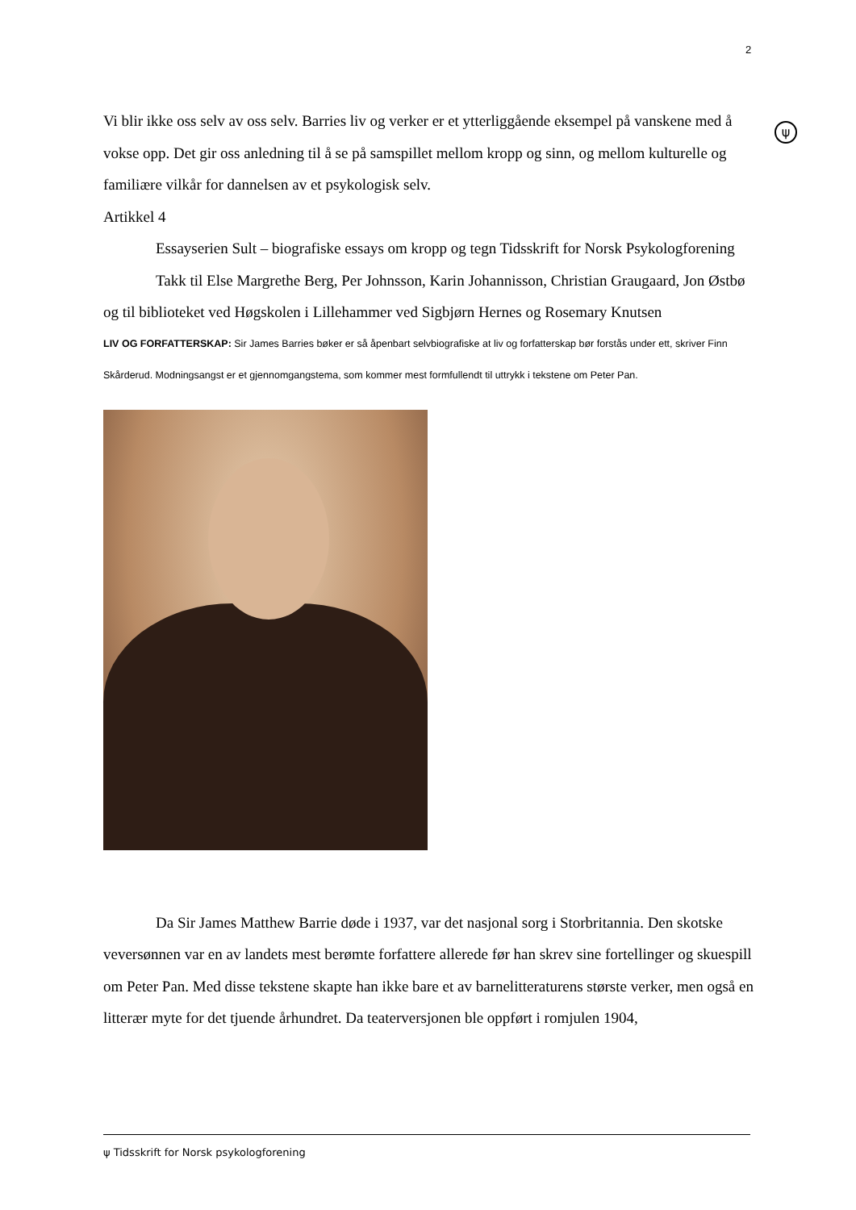2
ψ
Vi blir ikke oss selv av oss selv. Barries liv og verker er et ytterliggående eksempel på vanskene med å vokse opp. Det gir oss anledning til å se på samspillet mellom kropp og sinn, og mellom kulturelle og familiære vilkår for dannelsen av et psykologisk selv.
Artikkel 4
Essayserien Sult – biografiske essays om kropp og tegn Tidsskrift for Norsk Psykologforening
Takk til Else Margrethe Berg, Per Johnsson, Karin Johannisson, Christian Graugaard, Jon Østbø og til biblioteket ved Høgskolen i Lillehammer ved Sigbjørn Hernes og Rosemary Knutsen
LIV OG FORFATTERSKAP: Sir James Barries bøker er så åpenbart selvbiografiske at liv og forfatterskap bør forstås under ett, skriver Finn Skårderud. Modningsangst er et gjennomgangstema, som kommer mest formfullendt til uttrykk i tekstene om Peter Pan.
Da Sir James Matthew Barrie døde i 1937, var det nasjonal sorg i Storbritannia. Den skotske veversønnen var en av landets mest berømte forfattere allerede før han skrev sine fortellinger og skuespill om Peter Pan. Med disse tekstene skapte han ikke bare et av barnelitteraturens største verker, men også en litterær myte for det tjuende århundret. Da teaterversjonen ble oppført i romjulen 1904,
ψ Tidsskrift for Norsk psykologforening